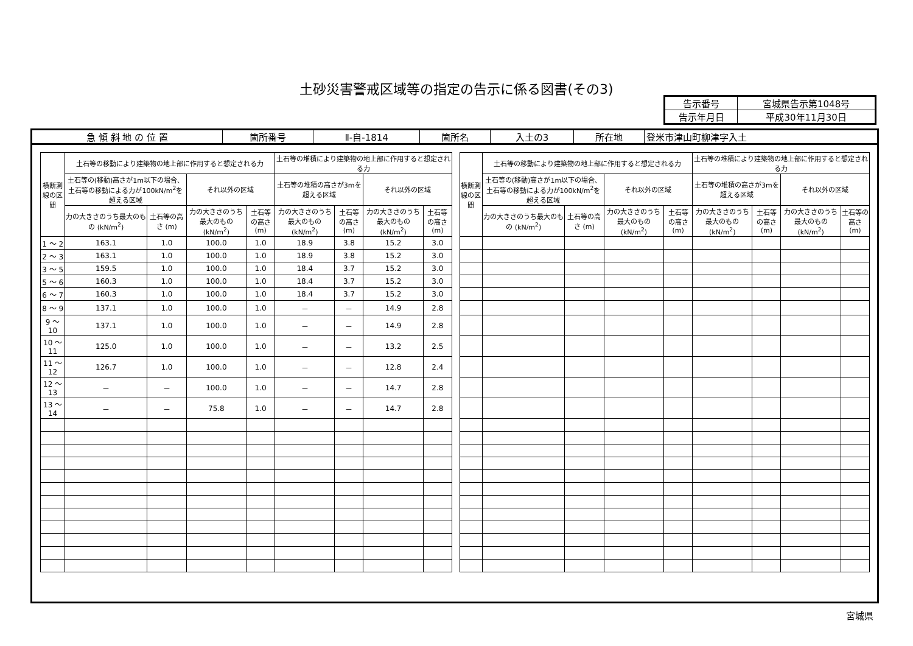土砂災害警戒区域等の指定の告示に係る図書(その3)
| 告示番号 | 宮城県告示第1048号 |
| 告示年月日 | 平成30年11月30日 |
| 急 傾 斜 地 の 位 置 | 箇所番号 | Ⅱ-自-1814 | 箇所名 | 入土の3 | 所在地 | 登米市津山町柳津字入土 |
| 横断測線の区間 | 土石等の移動により建築物の地上部に作用すると想定される力 | | | | 土石等の堆積により建築物の地上部に作用すると想定される力 | | | | | 横断測線の区間 | 土石等の移動により建築物の地上部に作用すると想定される力 | | | | 土石等の堆積により建築物の地上部に作用すると想定される力 | | | |
| --- | --- | --- | --- | --- | --- | --- | --- | --- | --- | --- | --- | --- | --- | --- | --- | --- | --- | --- |
| | 土石等の(移動)高さが1m以下の場合、土石等の移動による力が100kN/m<sup>2</sup>を超える区域 | | それ以外の区域 | | 土石等の堆積の高さが3mを超える区域 | | それ以外の区域 | | | | 土石等の(移動)高さが1m以下の場合、土石等の移動による力が100kN/m<sup>2</sup>を超える区域 | | それ以外の区域 | | 土石等の堆積の高さが3mを超える区域 | | それ以外の区域 | |
| | 力の大きさのうち最大のもの (kN/m<sup>2</sup>) | 土石等の高さ (m) | 力の大きさのうち最大のもの (kN/m<sup>2</sup>) | 土石等の高さ (m) | 力の大きさのうち最大のもの (kN/m<sup>2</sup>) | 土石等の高さ (m) | 力の大きさのうち最大のもの (kN/m<sup>2</sup>) | 土石等の高さ (m) | | | 力の大きさのうち最大のもの (kN/m<sup>2</sup>) | 土石等の高さ (m) | 力の大きさのうち最大のもの (kN/m<sup>2</sup>) | 土石等の高さ (m) | 力の大きさのうち最大のもの (kN/m<sup>2</sup>) | 土石等の高さ (m) | 力の大きさのうち最大のもの (kN/m<sup>2</sup>) | 土石等の高さ (m) |
| 1 ～ 2 | 163.1 | 1.0 | 100.0 | 1.0 | 18.9 | 3.8 | 15.2 | 3.0 | | | | | | | | | | |
| 2 ～ 3 | 163.1 | 1.0 | 100.0 | 1.0 | 18.9 | 3.8 | 15.2 | 3.0 | | | | | | | | | | |
| 3 ～ 5 | 159.5 | 1.0 | 100.0 | 1.0 | 18.4 | 3.7 | 15.2 | 3.0 | | | | | | | | | | |
| 5 ～ 6 | 160.3 | 1.0 | 100.0 | 1.0 | 18.4 | 3.7 | 15.2 | 3.0 | | | | | | | | | | |
| 6 ～ 7 | 160.3 | 1.0 | 100.0 | 1.0 | 18.4 | 3.7 | 15.2 | 3.0 | | | | | | | | | | |
| 8 ～ 9 | 137.1 | 1.0 | 100.0 | 1.0 | － | － | 14.9 | 2.8 | | | | | | | | | | |
| 9 ～ 10 | 137.1 | 1.0 | 100.0 | 1.0 | － | － | 14.9 | 2.8 | | | | | | | | | | |
| 10 ～ 11 | 125.0 | 1.0 | 100.0 | 1.0 | － | － | 13.2 | 2.5 | | | | | | | | | | |
| 11 ～ 12 | 126.7 | 1.0 | 100.0 | 1.0 | － | － | 12.8 | 2.4 | | | | | | | | | | |
| 12 ～ 13 | － | － | 100.0 | 1.0 | － | － | 14.7 | 2.8 | | | | | | | | | | |
| 13 ～ 14 | － | － | 75.8 | 1.0 | － | － | 14.7 | 2.8 | | | | | | | | | | |
宮城県